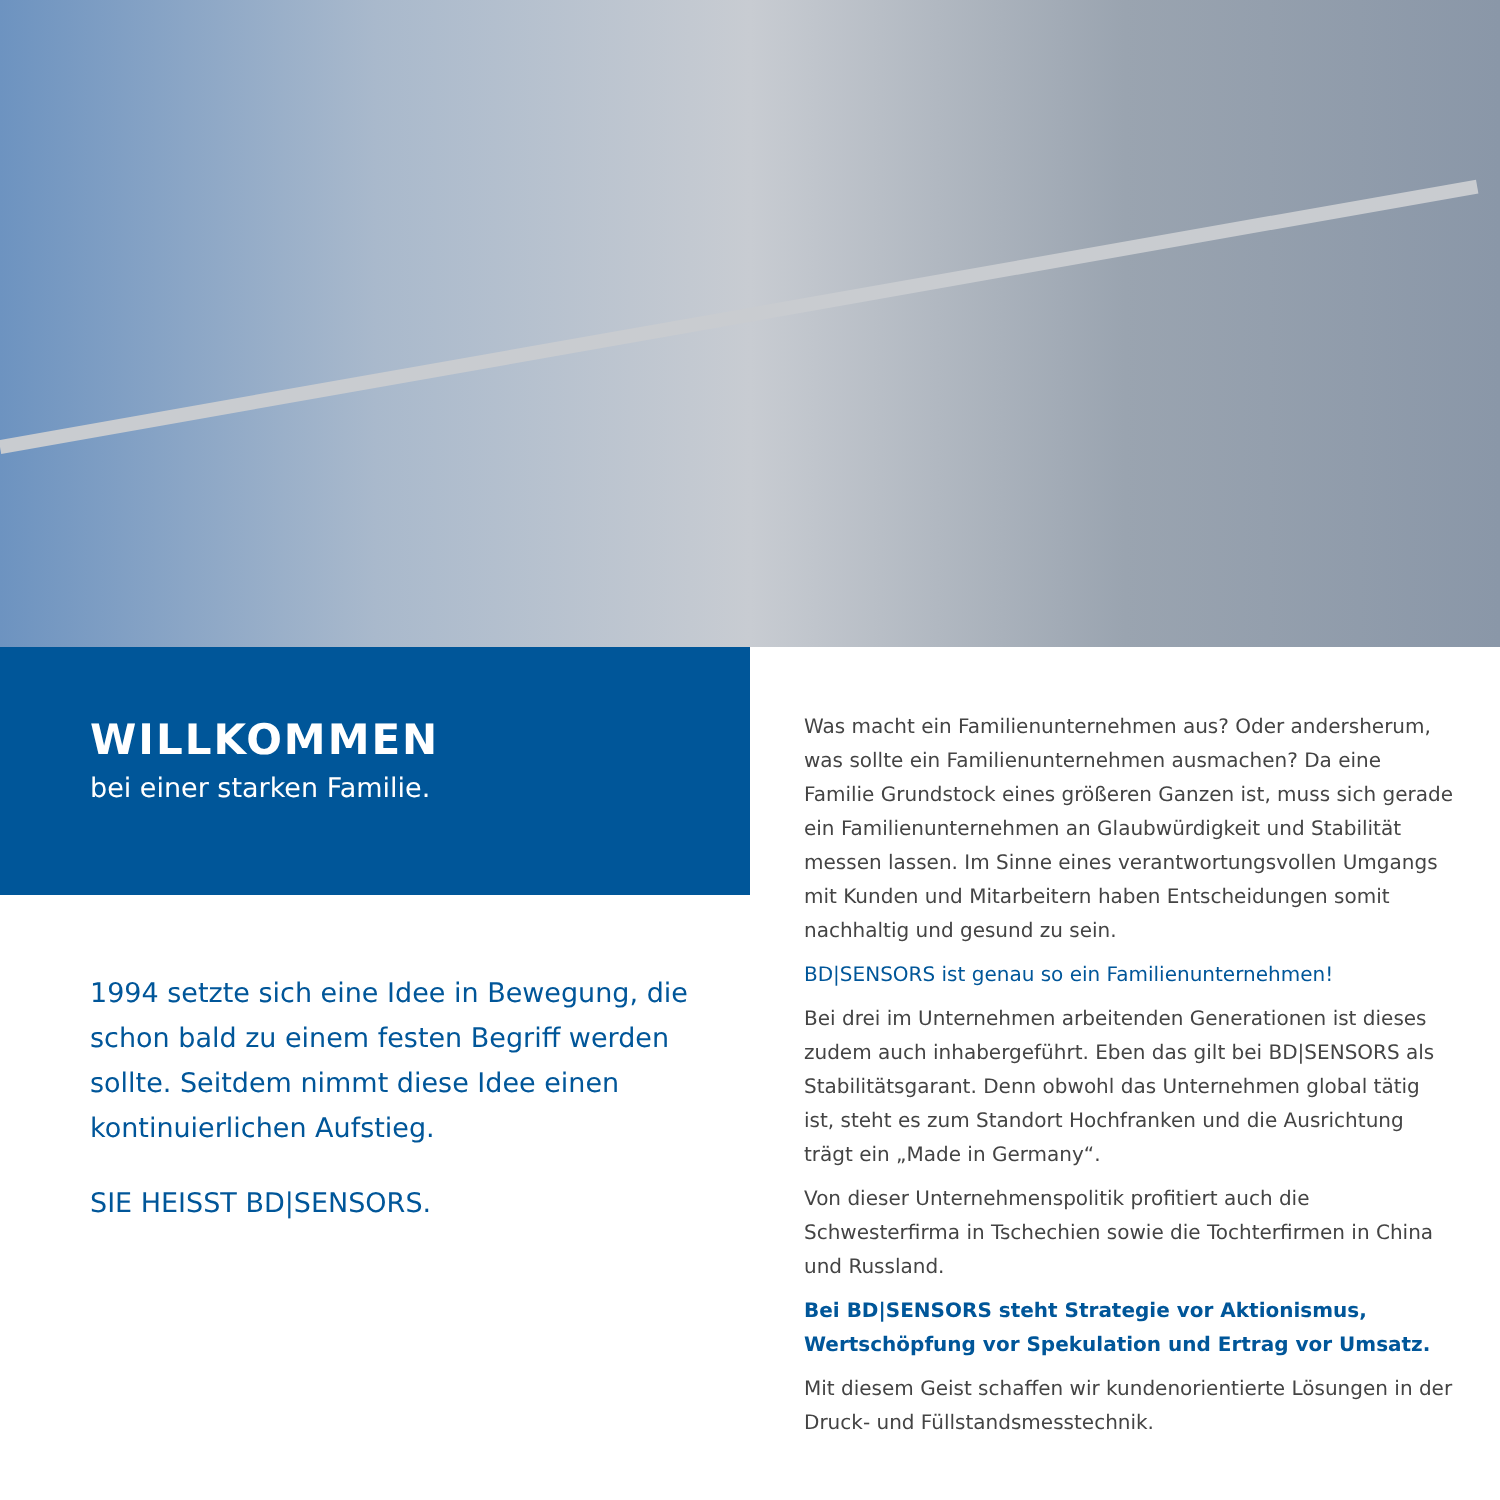WILLKOMMEN
bei einer starken Familie.
1994 setzte sich eine Idee in Bewegung, die schon bald zu einem festen Begriff werden sollte. Seitdem nimmt diese Idee einen kontinuierlichen Aufstieg.
SIE HEISST BD|SENSORS.
Was macht ein Familienunternehmen aus? Oder andersherum, was sollte ein Familienunternehmen ausmachen? Da eine Familie Grundstock eines größeren Ganzen ist, muss sich gerade ein Familienunternehmen an Glaubwürdigkeit und Stabilität messen lassen. Im Sinne eines verantwortungsvollen Umgangs mit Kunden und Mitarbeitern haben Entscheidungen somit nachhaltig und gesund zu sein.
BD|SENSORS ist genau so ein Familienunternehmen!
Bei drei im Unternehmen arbeitenden Generationen ist dieses zudem auch inhabergeführt. Eben das gilt bei BD|SENSORS als Stabilitätsgarant. Denn obwohl das Unternehmen global tätig ist, steht es zum Standort Hochfranken und die Ausrichtung trägt ein „Made in Germany“.
Von dieser Unternehmenspolitik profitiert auch die Schwesterfirma in Tschechien sowie die Tochterfirmen in China und Russland.
Bei BD|SENSORS steht Strategie vor Aktionismus, Wertschöpfung vor Spekulation und Ertrag vor Umsatz.
Mit diesem Geist schaffen wir kundenorientierte Lösungen in der Druck- und Füllstandsmesstechnik.